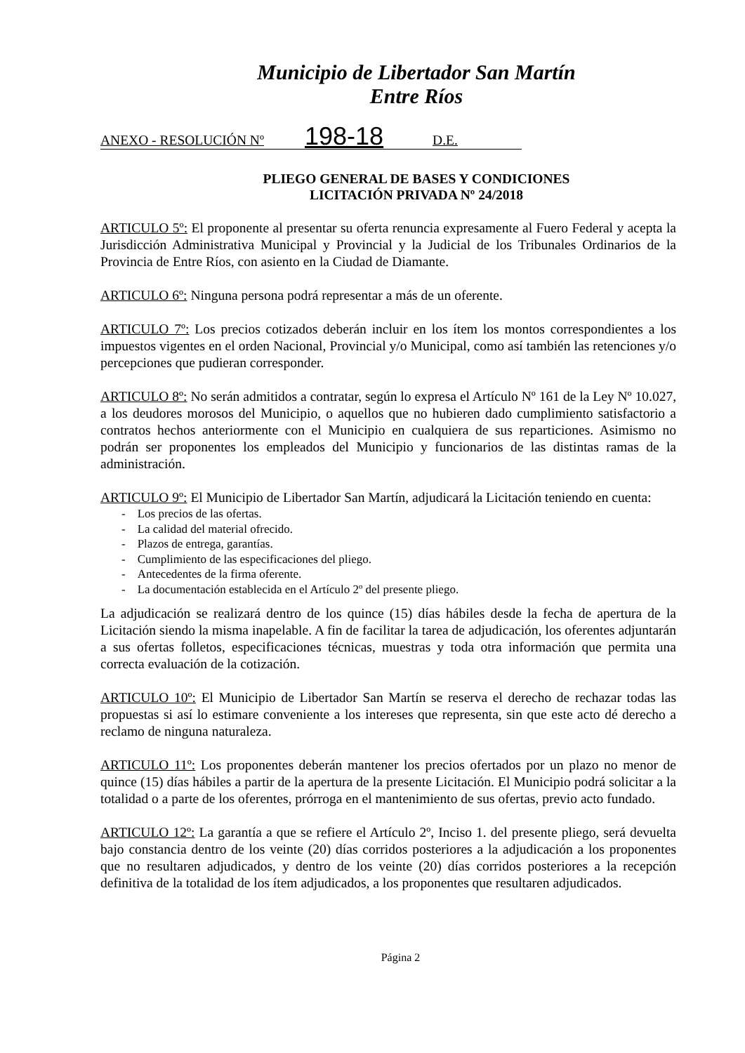Municipio de Libertador San Martín
Entre Ríos
ANEXO - RESOLUCIÓN Nº 198-18 D.E.
PLIEGO GENERAL DE BASES Y CONDICIONES
LICITACIÓN PRIVADA Nº 24/2018
ARTICULO 5º: El proponente al presentar su oferta renuncia expresamente al Fuero Federal y acepta la Jurisdicción Administrativa Municipal y Provincial y la Judicial de los Tribunales Ordinarios de la Provincia de Entre Ríos, con asiento en la Ciudad de Diamante.
ARTICULO 6º: Ninguna persona podrá representar a más de un oferente.
ARTICULO 7º: Los precios cotizados deberán incluir en los ítem los montos correspondientes a los impuestos vigentes en el orden Nacional, Provincial y/o Municipal, como así también las retenciones y/o percepciones que pudieran corresponder.
ARTICULO 8º: No serán admitidos a contratar, según lo expresa el Artículo Nº 161 de la Ley Nº 10.027, a los deudores morosos del Municipio, o aquellos que no hubieren dado cumplimiento satisfactorio a contratos hechos anteriormente con el Municipio en cualquiera de sus reparticiones. Asimismo no podrán ser proponentes los empleados del Municipio y funcionarios de las distintas ramas de la administración.
ARTICULO 9º: El Municipio de Libertador San Martín, adjudicará la Licitación teniendo en cuenta:
- Los precios de las ofertas.
- La calidad del material ofrecido.
- Plazos de entrega, garantías.
- Cumplimiento de las especificaciones del pliego.
- Antecedentes de la firma oferente.
- La documentación establecida en el Artículo 2º del presente pliego.
La adjudicación se realizará dentro de los quince (15) días hábiles desde la fecha de apertura de la Licitación siendo la misma inapelable. A fin de facilitar la tarea de adjudicación, los oferentes adjuntarán a sus ofertas folletos, especificaciones técnicas, muestras y toda otra información que permita una correcta evaluación de la cotización.
ARTICULO 10º: El Municipio de Libertador San Martín se reserva el derecho de rechazar todas las propuestas si así lo estimare conveniente a los intereses que representa, sin que este acto dé derecho a reclamo de ninguna naturaleza.
ARTICULO 11º: Los proponentes deberán mantener los precios ofertados por un plazo no menor de quince (15) días hábiles a partir de la apertura de la presente Licitación. El Municipio podrá solicitar a la totalidad o a parte de los oferentes, prórroga en el mantenimiento de sus ofertas, previo acto fundado.
ARTICULO 12º: La garantía a que se refiere el Artículo 2º, Inciso 1. del presente pliego, será devuelta bajo constancia dentro de los veinte (20) días corridos posteriores a la adjudicación a los proponentes que no resultaren adjudicados, y dentro de los veinte (20) días corridos posteriores a la recepción definitiva de la totalidad de los ítem adjudicados, a los proponentes que resultaren adjudicados.
Página 2